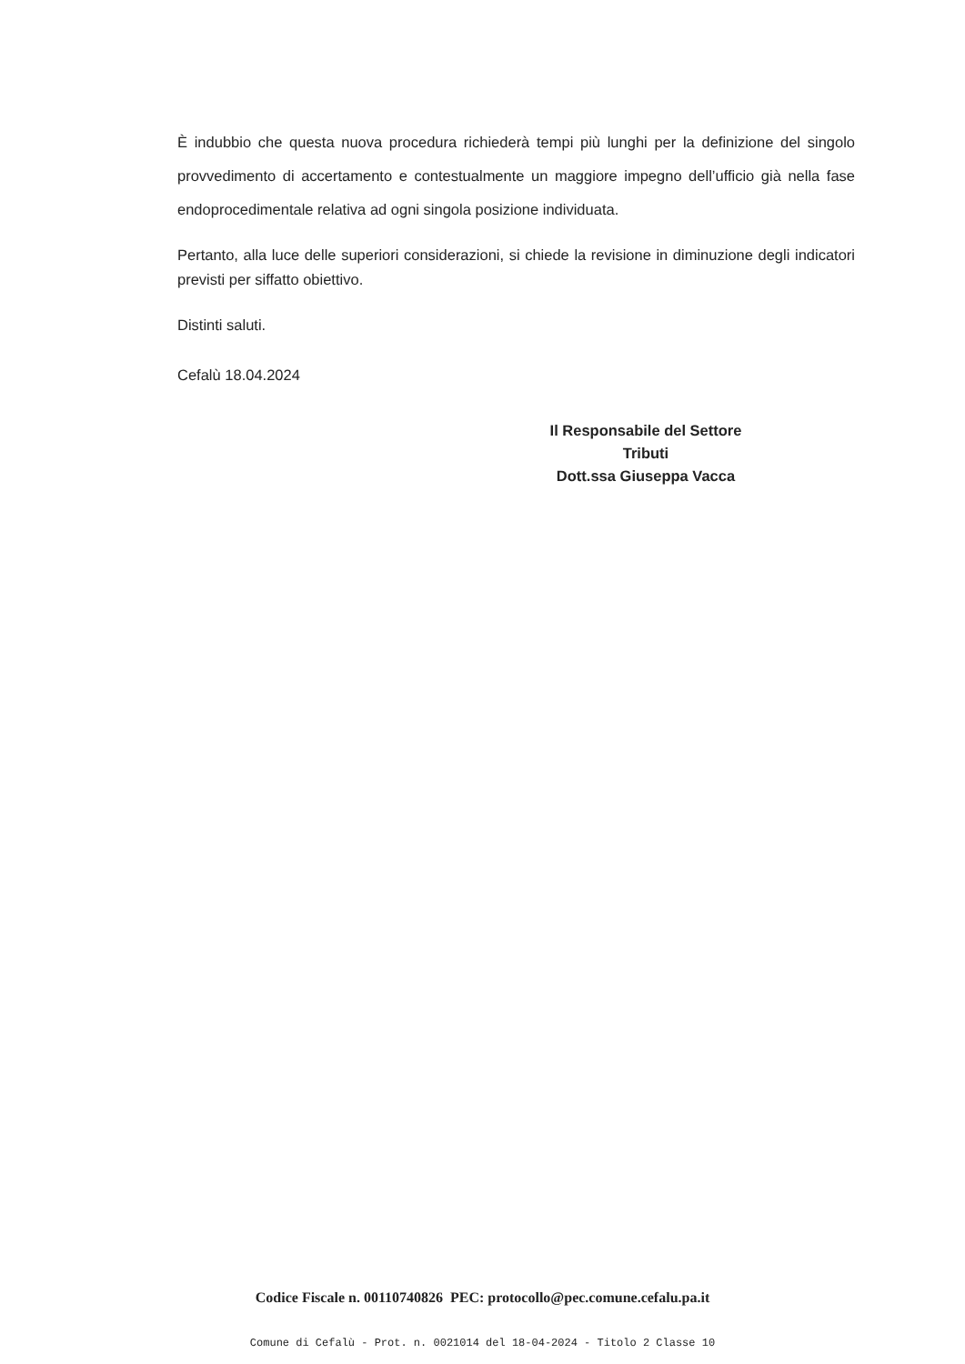È indubbio che questa nuova procedura richiederà tempi più lunghi per la definizione del singolo provvedimento di accertamento e contestualmente un maggiore impegno dell’ufficio già nella fase endoprocedimentale relativa ad ogni singola posizione individuata.
Pertanto, alla luce delle superiori considerazioni, si chiede la revisione in diminuzione degli indicatori previsti per siffatto obiettivo.
Distinti saluti.
Cefalù 18.04.2024
Il Responsabile del Settore
Tributi
Dott.ssa Giuseppa Vacca
Codice Fiscale n. 00110740826 PEC: protocollo@pec.comune.cefalu.pa.it
Comune di Cefalù - Prot. n. 0021014 del 18-04-2024 - Titolo 2 Classe 10